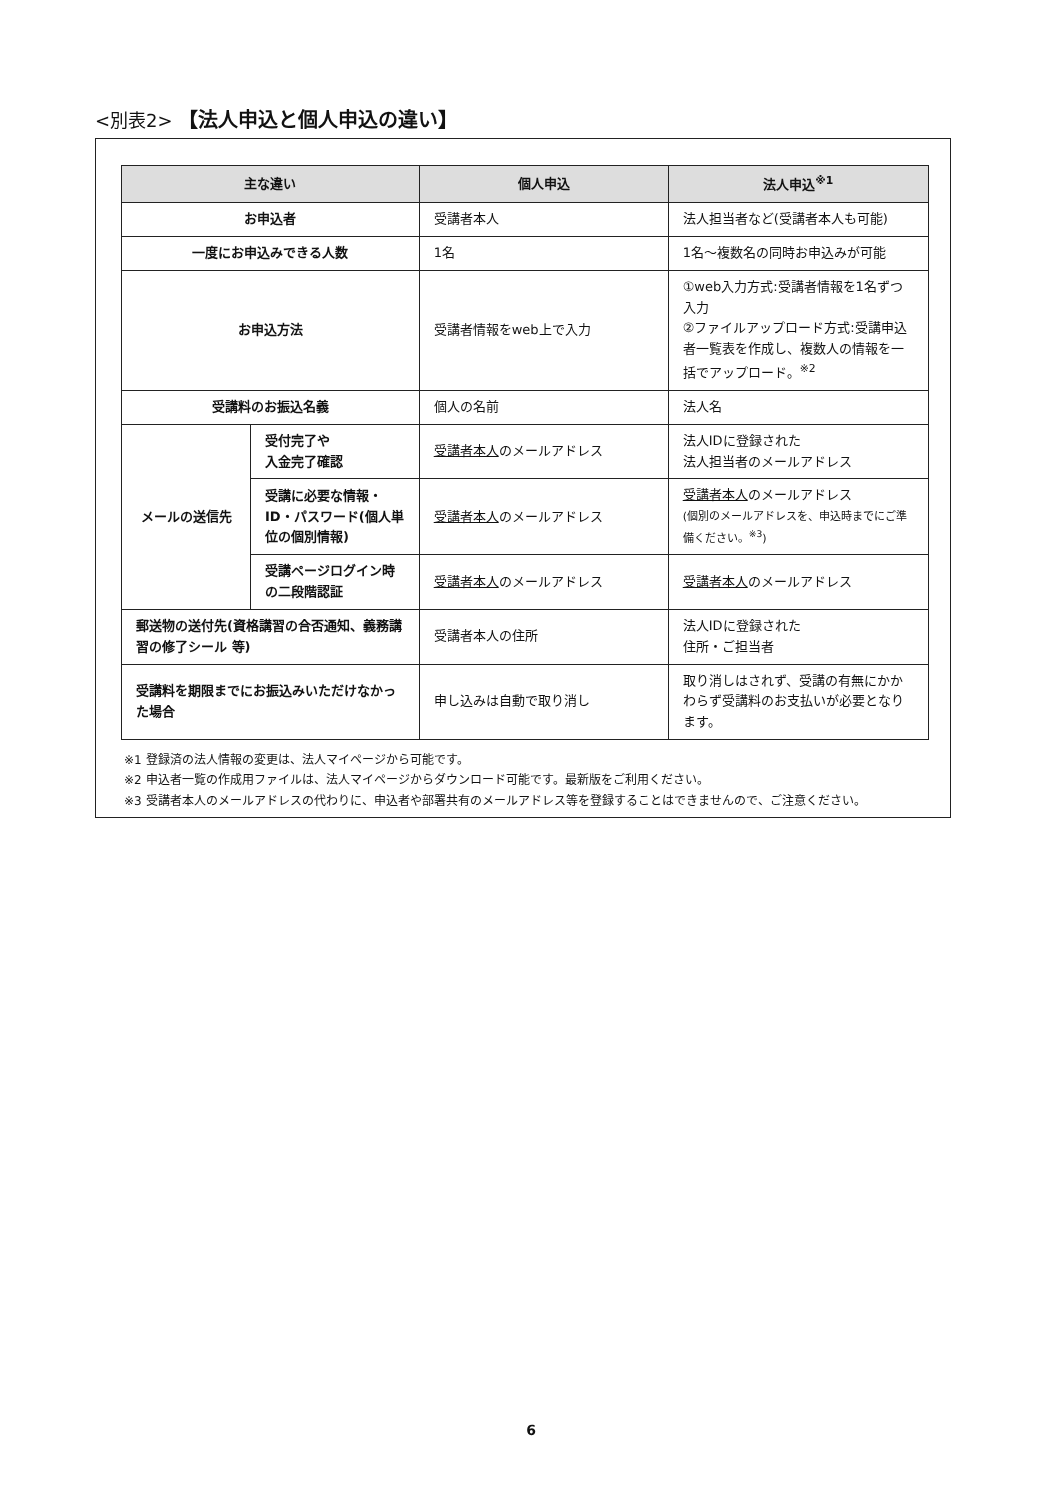<別表2> 【法人申込と個人申込の違い】
| 主な違い | | 個人申込 | 法人申込<sup>※1</sup> |
| --- | --- | --- | --- |
| お申込者 | | 受講者本人 | 法人担当者など(受講者本人も可能) |
| 一度にお申込みできる人数 | | 1名 | 1名～複数名の同時お申込みが可能 |
| お申込方法 | | 受講者情報をweb上で入力 | ①web入力方式:受講者情報を1名ずつ入力 ②ファイルアップロード方式:受講申込者一覧表を作成し、複数人の情報を一括でアップロード。<sup>※2</sup> |
| 受講料のお振込名義 | | 個人の名前 | 法人名 |
| メールの送信先 | 受付完了や 入金完了確認 | 受講者本人 のメールアドレス | 法人IDに登録された 法人担当者のメールアドレス |
| | 受講に必要な情報・ID・パスワード(個人単位の個別情報) | 受講者本人 のメールアドレス | 受講者本人 のメールアドレス (個別のメールアドレスを、申込時までにご準備ください。<sup>※3</sup>) |
| | 受講ページログイン時の二段階認証 | 受講者本人 のメールアドレス | 受講者本人 のメールアドレス |
| 郵送物の送付先(資格講習の合否通知、義務講習の修了シール 等) | | 受講者本人の住所 | 法人IDに登録された 住所・ご担当者 |
| 受講料を期限までにお振込みいただけなかった場合 | | 申し込みは自動で取り消し | 取り消しはされず、受講の有無にかかわらず受講料のお支払いが必要となります。 |
※1 登録済の法人情報の変更は、法人マイページから可能です。
※2 申込者一覧の作成用ファイルは、法人マイページからダウンロード可能です。最新版をご利用ください。
※3 受講者本人のメールアドレスの代わりに、申込者や部署共有のメールアドレス等を登録することはできませんので、ご注意ください。
6